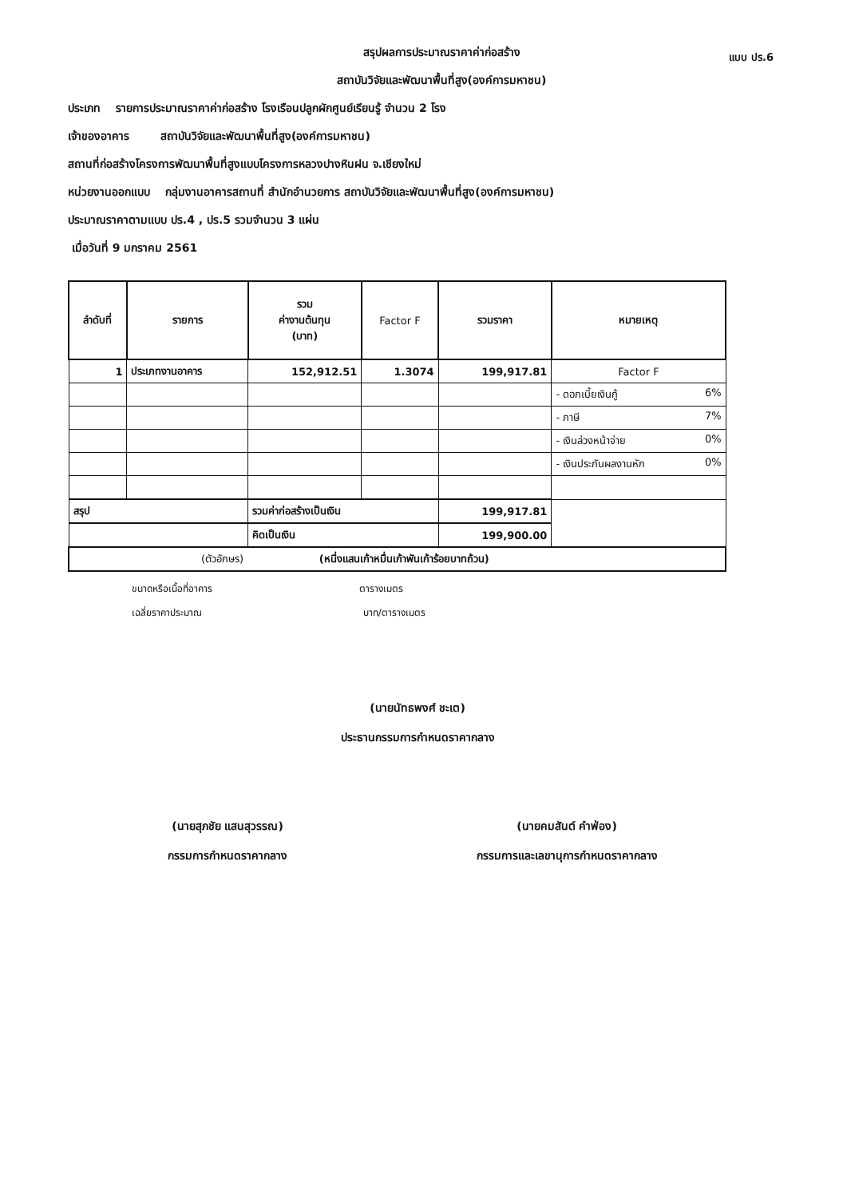แบบ ปร.6
สรุปผลการประมาณราคาค่าก่อสร้าง
สถาบันวิจัยและพัฒนาพื้นที่สูง(องค์การมหาชน)
ประเภท รายการประมาณราคาค่าก่อสร้าง โรงเรือนปลูกผักศูนย์เรียนรู้ จำนวน 2 โรง
เจ้าของอาคาร สถาบันวิจัยและพัฒนาพื้นที่สูง(องค์การมหาชน)
สถานที่ก่อสร้างโครงการพัฒนาพื้นที่สูงแบบโครงการหลวงปางหินฝน จ.เชียงใหม่
หน่วยงานออกแบบ กลุ่มงานอาคารสถานที่ สำนักอำนวยการ สถาบันวิจัยและพัฒนาพื้นที่สูง(องค์การมหาชน)
ประมาณราคาตามแบบ ปร.4 , ปร.5 รวมจำนวน 3 แผ่น
เมื่อวันที่ 9 มกราคม 2561
| ลำดับที่ | รายการ | รวม ค่างานต้นทุน (บาท) | Factor F | รวมราคา | หมายเหตุ |
| --- | --- | --- | --- | --- | --- |
| 1 | ประเภทงานอาคาร | 152,912.51 | 1.3074 | 199,917.81 | Factor F |
| | | | | | - ดอกเบี้ยเงินกู้ 6% |
| | | | | | - ภาษี 7% |
| | | | | | - เงินล่วงหน้าจ่าย 0% |
| | | | | | - เงินประกันผลงานหัก 0% |
| สรุป | | รวมค่าก่อสร้างเป็นเงิน | | 199,917.81 | |
| | | คิดเป็นเงิน | | 199,900.00 | |
| (ตัวอักษร) (หนึ่งแสนเก้าหมื่นเก้าพันเก้าร้อยบาทถ้วน) | | | | | |
ขนาดหรือเนื้อที่อาคาร ตารางเมตร
เฉลี่ยราคาประมาณ บาท/ตารางเมตร
(นายนัทธพงศ์ ชะเต)
ประธานกรรมการกำหนดราคากลาง
(นายสุภชัย แสนสุวรรณ)
กรรมการกำหนดราคากลาง
(นายคมสันต์ คำฟ่อง)
กรรมการและเลขานุการกำหนดราคากลาง